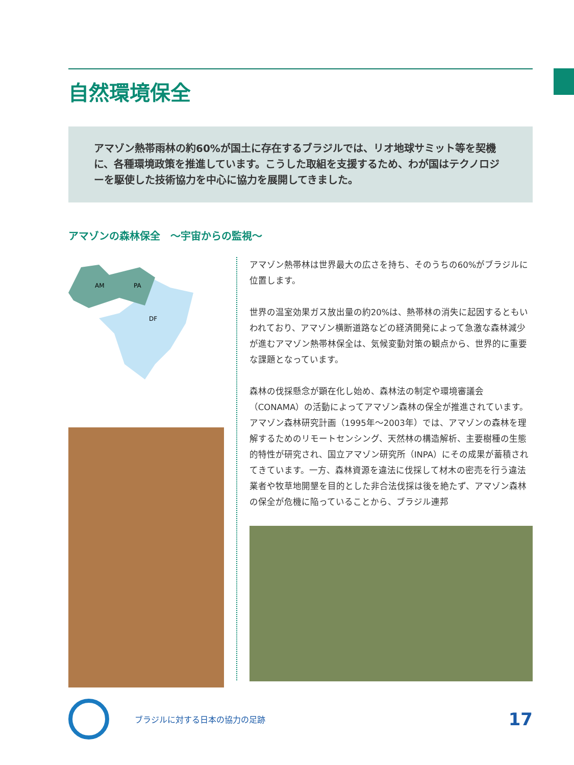自然環境保全
アマゾン熱帯雨林の約60%が国土に存在するブラジルでは、リオ地球サミット等を契機に、各種環境政策を推進しています。こうした取組を支援するため、わが国はテクノロジーを駆使した技術協力を中心に協力を展開してきました。
アマゾンの森林保全　～宇宙からの監視～
AM
PA
DF
アマゾン熱帯林は世界最大の広さを持ち、そのうちの60%がブラジルに位置します。
世界の温室効果ガス放出量の約20%は、熱帯林の消失に起因するともいわれており、アマゾン横断道路などの経済開発によって急激な森林減少が進むアマゾン熱帯林保全は、気候変動対策の観点から、世界的に重要な課題となっています。
森林の伐採懸念が顕在化し始め、森林法の制定や環境審議会（CONAMA）の活動によってアマゾン森林の保全が推進されています。アマゾン森林研究計画（1995年～2003年）では、アマゾンの森林を理解するためのリモートセンシング、天然林の構造解析、主要樹種の生態的特性が研究され、国立アマゾン研究所（INPA）にその成果が蓄積されてきています。一方、森林資源を違法に伐採して材木の密売を行う違法業者や牧草地開墾を目的とした非合法伐採は後を絶たず、アマゾン森林の保全が危機に陥っていることから、ブラジル連邦
ブラジルに対する日本の協力の足跡
17